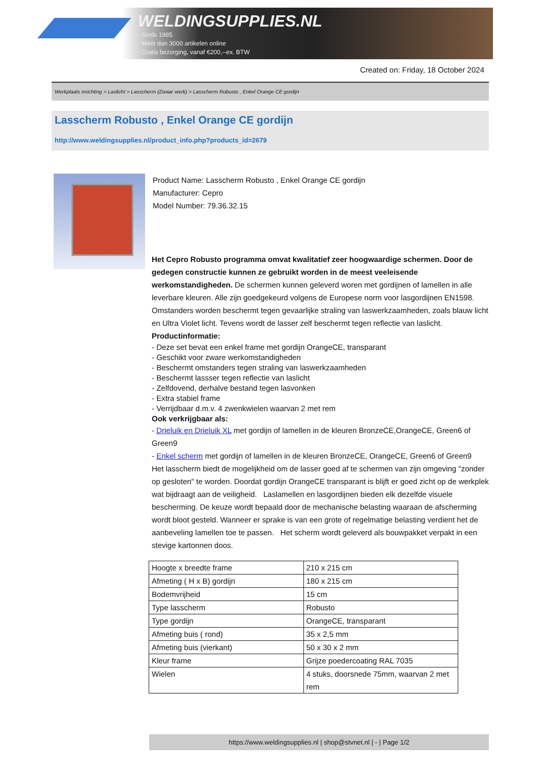WELDINGSUPPLIES.NL
- Sinds 1985
- Méér dan 3000 artikelen online
- Gratis bezorging, vanaf €200,--ex. BTW
Created on: Friday, 18 October 2024
Werkplaats inrichting > Laslicht > Lasscherm (Zwaar werk) > Lasscherm Robusto , Enkel Orange CE gordijn
Lasscherm Robusto , Enkel Orange CE gordijn
http://www.weldingsupplies.nl/product_info.php?products_id=2679
Product Name: Lasscherm Robusto , Enkel Orange CE gordijn
Manufacturer: Cepro
Model Number: 79.36.32.15
Het Cepro Robusto programma omvat kwalitatief zeer hoogwaardige schermen. Door de gedegen constructie kunnen ze gebruikt worden in de meest veeleisende werkomstandigheden. De schermen kunnen geleverd woren met gordijnen of lamellen in alle leverbare kleuren. Alle zijn goedgekeurd volgens de Europese norm voor lasgordijnen EN1598. Omstanders worden beschermt tegen gevaarlijke straling van laswerkzaamheden, zoals blauw licht en Ultra Violet licht. Tevens wordt de lasser zelf beschermt tegen reflectie van laslicht. Productinformatie:
- Deze set bevat een enkel frame met gordijn OrangeCE, transparant
- Geschikt voor zware werkomstandigheden
- Beschermt omstanders tegen straling van laswerkzaamheden
- Beschermt lassser tegen reflectie van laslicht
- Zelfdovend, derhalve bestand tegen lasvonken
- Extra stabiel frame
- Verrijdbaar d.m.v. 4 zwenkwielen waarvan 2 met rem
Ook verkrijgbaar als:
- Drieluik en Drieluik XL met gordijn of lamellen in de kleuren BronzeCE,OrangeCE, Green6 of Green9
- Enkel scherm met gordijn of lamellen in de kleuren BronzeCE, OrangeCE, Green6 of Green9
Het lasscherm biedt de mogelijkheid om de lasser goed af te schermen van zijn omgeving "zonder op gesloten" te worden. Doordat gordijn OrangeCE transparant is blijft er goed zicht op de werkplek wat bijdraagt aan de veiligheid. Laslamellen en lasgordijnen bieden elk dezelfde visuele bescherming. De keuze wordt bepaald door de mechanische belasting waaraan de afscherming wordt bloot gesteld. Wanneer er sprake is van een grote of regelmatige belasting verdient het de aanbeveling lamellen toe te passen. Het scherm wordt geleverd als bouwpakket verpakt in een stevige kartonnen doos.
| Hoogte x breedte frame | 210 x 215 cm |
| Afmeting ( H x B) gordijn | 180 x 215 cm |
| Bodemvrijheid | 15 cm |
| Type lasscherm | Robusto |
| Type gordijn | OrangeCE, transparant |
| Afmeting buis ( rond) | 35 x 2,5 mm |
| Afmeting buis (vierkant) | 50 x 30 x 2 mm |
| Kleur frame | Grijze poedercoating RAL 7035 |
| Wielen | 4 stuks, doorsnede 75mm, waarvan 2 met rem |
https://www.weldingsupplies.nl | shop@stvnet.nl | - | Page 1/2